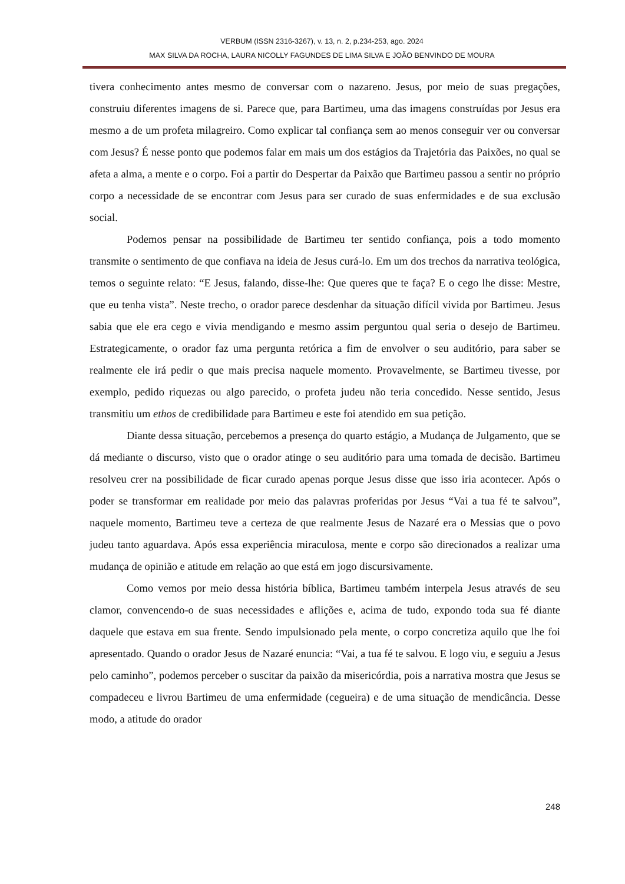VERBUM (ISSN 2316-3267), v. 13, n. 2, p.234-253, ago. 2024
MAX SILVA DA ROCHA, LAURA NICOLLY FAGUNDES DE LIMA SILVA E JOÃO BENVINDO DE MOURA
tivera conhecimento antes mesmo de conversar com o nazareno. Jesus, por meio de suas pregações, construiu diferentes imagens de si. Parece que, para Bartimeu, uma das imagens construídas por Jesus era mesmo a de um profeta milagreiro. Como explicar tal confiança sem ao menos conseguir ver ou conversar com Jesus? É nesse ponto que podemos falar em mais um dos estágios da Trajetória das Paixões, no qual se afeta a alma, a mente e o corpo. Foi a partir do Despertar da Paixão que Bartimeu passou a sentir no próprio corpo a necessidade de se encontrar com Jesus para ser curado de suas enfermidades e de sua exclusão social.
Podemos pensar na possibilidade de Bartimeu ter sentido confiança, pois a todo momento transmite o sentimento de que confiava na ideia de Jesus curá-lo. Em um dos trechos da narrativa teológica, temos o seguinte relato: “E Jesus, falando, disse-lhe: Que queres que te faça? E o cego lhe disse: Mestre, que eu tenha vista”. Neste trecho, o orador parece desdenhar da situação difícil vivida por Bartimeu. Jesus sabia que ele era cego e vivia mendigando e mesmo assim perguntou qual seria o desejo de Bartimeu. Estrategicamente, o orador faz uma pergunta retórica a fim de envolver o seu auditório, para saber se realmente ele irá pedir o que mais precisa naquele momento. Provavelmente, se Bartimeu tivesse, por exemplo, pedido riquezas ou algo parecido, o profeta judeu não teria concedido. Nesse sentido, Jesus transmitiu um ethos de credibilidade para Bartimeu e este foi atendido em sua petição.
Diante dessa situação, percebemos a presença do quarto estágio, a Mudança de Julgamento, que se dá mediante o discurso, visto que o orador atinge o seu auditório para uma tomada de decisão. Bartimeu resolveu crer na possibilidade de ficar curado apenas porque Jesus disse que isso iria acontecer. Após o poder se transformar em realidade por meio das palavras proferidas por Jesus “Vai a tua fé te salvou”, naquele momento, Bartimeu teve a certeza de que realmente Jesus de Nazaré era o Messias que o povo judeu tanto aguardava. Após essa experiência miraculosa, mente e corpo são direcionados a realizar uma mudança de opinião e atitude em relação ao que está em jogo discursivamente.
Como vemos por meio dessa história bíblica, Bartimeu também interpela Jesus através de seu clamor, convencendo-o de suas necessidades e aflições e, acima de tudo, expondo toda sua fé diante daquele que estava em sua frente. Sendo impulsionado pela mente, o corpo concretiza aquilo que lhe foi apresentado. Quando o orador Jesus de Nazaré enuncia: “Vai, a tua fé te salvou. E logo viu, e seguiu a Jesus pelo caminho”, podemos perceber o suscitar da paixão da misericórdia, pois a narrativa mostra que Jesus se compadeceu e livrou Bartimeu de uma enfermidade (cegueira) e de uma situação de mendicância. Desse modo, a atitude do orador
248